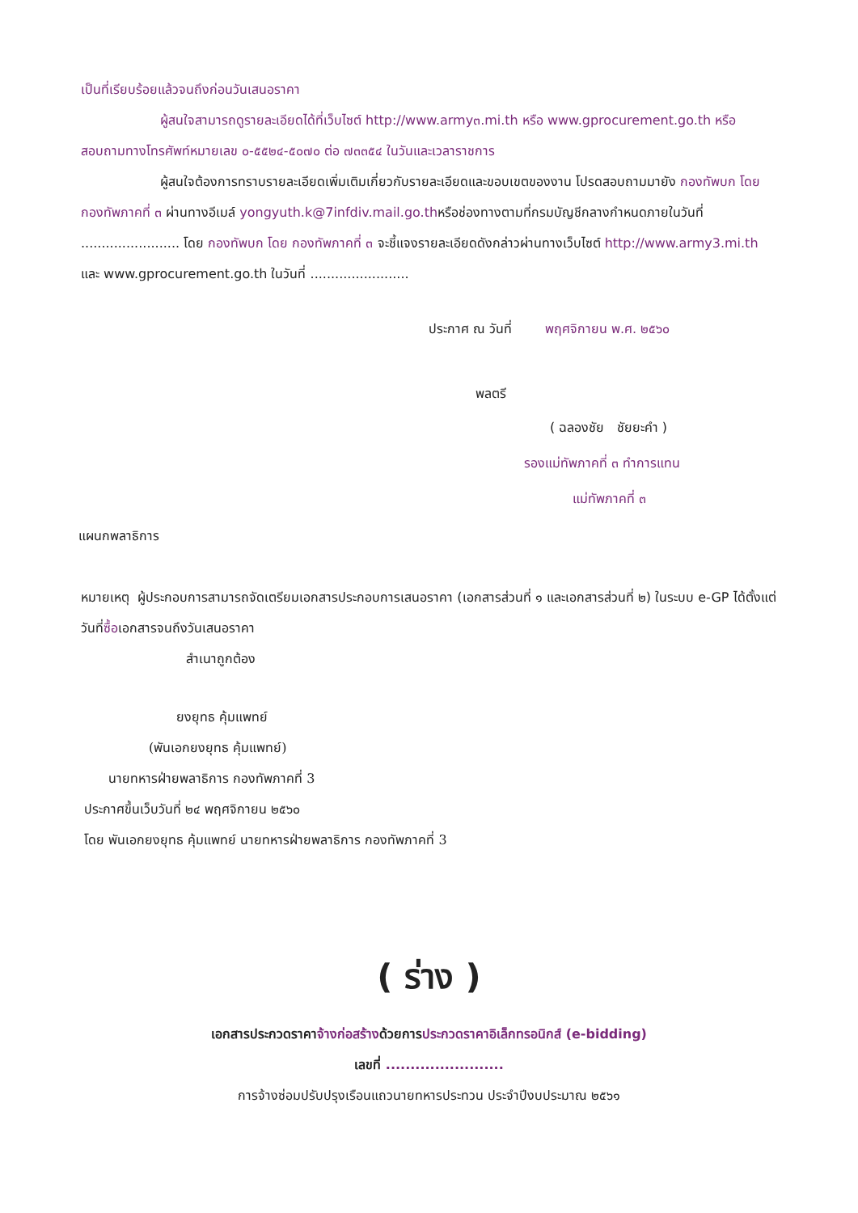เป็นที่เรียบร้อยแล้วจนถึงก่อนวันเสนอราคา
ผู้สนใจสามารถดูรายละเอียดได้ที่เว็บไซต์ http://www.army๓.mi.th หรือ www.gprocurement.go.th หรือสอบถามทางโทรศัพท์หมายเลข ๐-๕๕๒๔-๕๐๗๐ ต่อ ๗๓๓๕๔ ในวันและเวลาราชการ
ผู้สนใจต้องการทราบรายละเอียดเพิ่มเติมเกี่ยวกับรายละเอียดและขอบเขตของงาน โปรดสอบถามมายัง กองทัพบก โดย กองทัพภาคที่ ๓ ผ่านทางอีเมล์ yongyuth.k@7infdiv.mail.go.thหรือช่องทางตามที่กรมบัญชีกลางกำหนดภายในวันที่ ........................ โดย กองทัพบก โดย กองทัพภาคที่ ๓ จะชี้แจงรายละเอียดดังกล่าวผ่านทางเว็บไซต์ http://www.army3.mi.th และ www.gprocurement.go.th ในวันที่ ........................
ประกาศ ณ วันที่ พฤศจิกายน พ.ศ. ๒๕๖๐
พลตรี
( ฉลองชัย ชัยยะคำ )
รองแม่ทัพภาคที่ ๓ ทำการแทน
แม่ทัพภาคที่ ๓
แผนกพลาธิการ
หมายเหตุ ผู้ประกอบการสามารถจัดเตรียมเอกสารประกอบการเสนอราคา (เอกสารส่วนที่ ๑ และเอกสารส่วนที่ ๒) ในระบบ e-GP ได้ตั้งแต่วันที่ซื้อเอกสารจนถึงวันเสนอราคา
สำเนาถูกต้อง
ยงยุทธ คุ้มแพทย์
(พันเอกยงยุทธ คุ้มแพทย์)
นายทหารฝ่ายพลาธิการ กองทัพภาคที่ 3
ประกาศขึ้นเว็บวันที่ ๒๔ พฤศจิกายน ๒๕๖๐
โดย พันเอกยงยุทธ คุ้มแพทย์ นายทหารฝ่ายพลาธิการ กองทัพภาคที่ 3
( ร่าง )
เอกสารประกวดราคาจ้างก่อสร้างด้วยการประกวดราคาอิเล็กทรอนิกส์ (e-bidding)
เลขที่ ........................
การจ้างซ่อมปรับปรุงเรือนแถวนายทหารประทวน ประจำปีงบประมาณ ๒๕๖๑